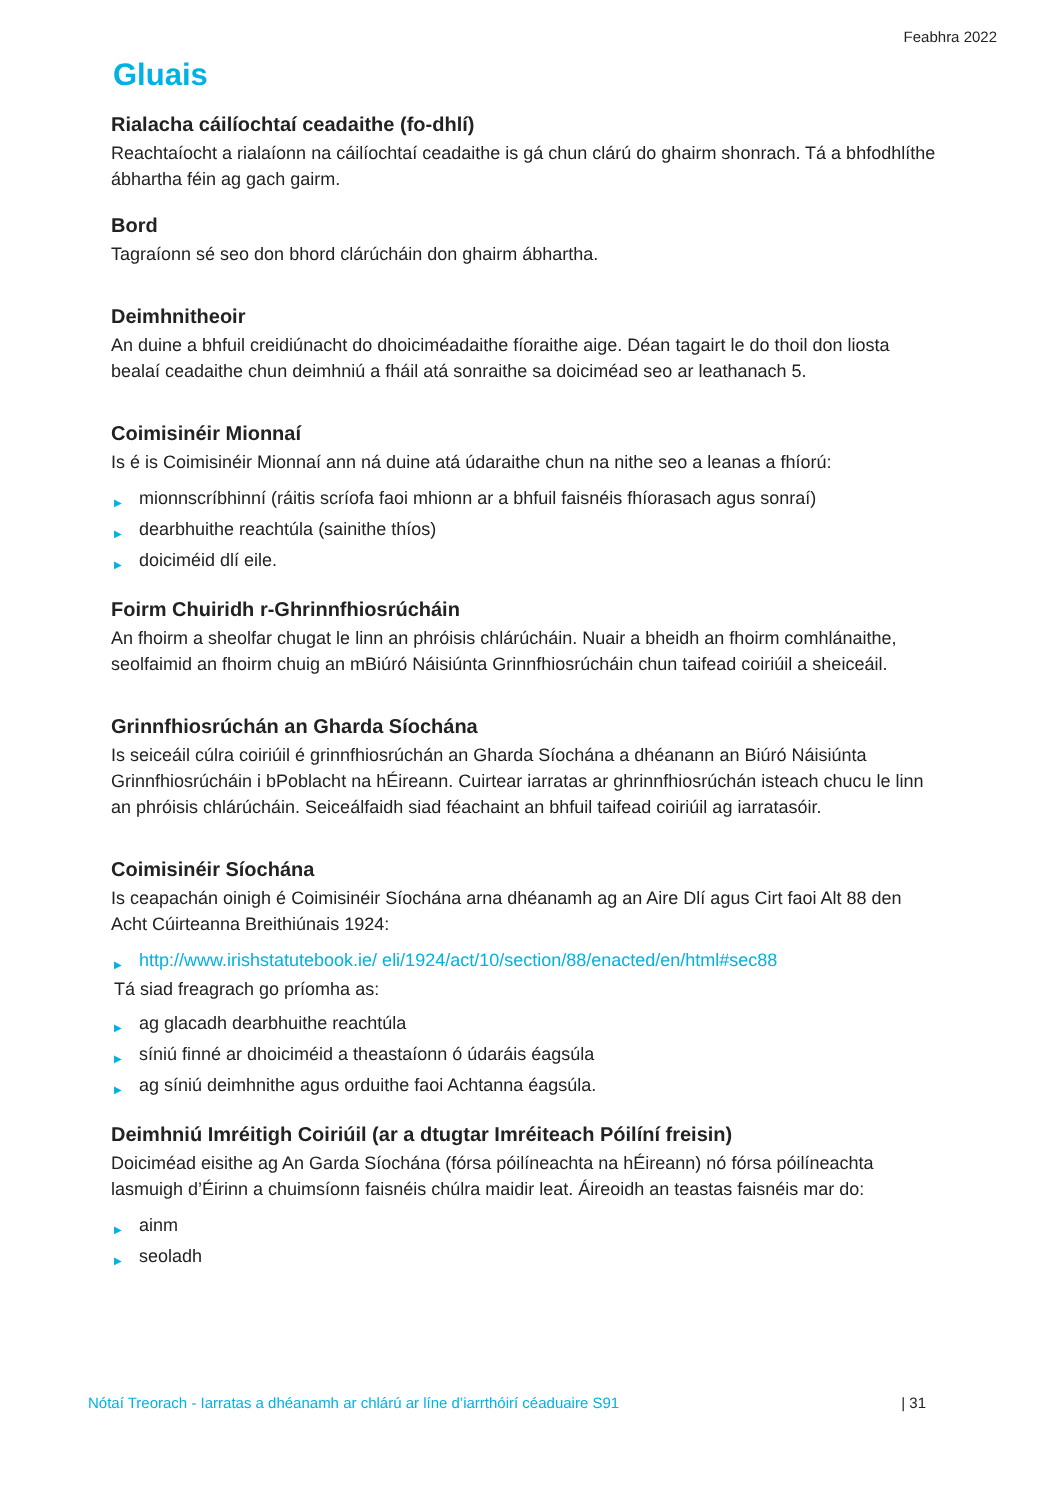Feabhra 2022
Gluais
Rialacha cáilíochtaí ceadaithe (fo-dhlí)
Reachtaíocht a rialaíonn na cáilíochtaí ceadaithe is gá chun clárú do ghairm shonrach. Tá a bhfodhlíthe ábhartha féin ag gach gairm.
Bord
Tagraíonn sé seo don bhord clárúcháin don ghairm ábhartha.
Deimhnitheoir
An duine a bhfuil creidiúnacht do dhoiciméadaithe fíoraithe aige. Déan tagairt le do thoil don liosta bealaí ceadaithe chun deimhniú a fháil atá sonraithe sa doiciméad seo ar leathanach 5.
Coimisinéir Mionnaí
Is é is Coimisinéir Mionnaí ann ná duine atá údaraithe chun na nithe seo a leanas a fhíorú:
▶ mionnscríbhinní (ráitis scríofa faoi mhionn ar a bhfuil faisnéis fhíorasach agus sonraí)
▶ dearbhuithe reachtúla (sainithe thíos)
▶ doiciméid dlí eile.
Foirm Chuiridh r-Ghrinnfhiosrúcháin
An fhoirm a sheolfar chugat le linn an phróisis chlárúcháin. Nuair a bheidh an fhoirm comhlánaithe, seolfaimid an fhoirm chuig an mBiúró Náisiúnta Grinnfhiosrúcháin chun taifead coiriúil a sheiceáil.
Grinnfhiosrúchán an Gharda Síochána
Is seiceáil cúlra coiriúil é grinnfhiosrúchán an Gharda Síochána a dhéanann an Biúró Náisiúnta Grinnfhiosrúcháin i bPoblacht na hÉireann. Cuirtear iarratas ar ghrinnfhiosrúchán isteach chucu le linn an phróisis chlárúcháin. Seiceálfaidh siad féachaint an bhfuil taifead coiriúil ag iarratasóir.
Coimisinéir Síochána
Is ceapachán oinigh é Coimisinéir Síochána arna dhéanamh ag an Aire Dlí agus Cirt faoi Alt 88 den Acht Cúirteanna Breithiúnais 1924:
▶ http://www.irishstatutebook.ie/ eli/1924/act/10/section/88/enacted/en/html#sec88
Tá siad freagrach go príomha as:
▶ ag glacadh dearbhuithe reachtúla
▶ síniú finné ar dhoiciméid a theastaíonn ó údaráis éagsúla
▶ ag síniú deimhnithe agus orduithe faoi Achtanna éagsúla.
Deimhniú Imréitigh Coiriúil (ar a dtugtar Imréiteach Póilíní freisin)
Doiciméad eisithe ag An Garda Síochána (fórsa póilíneachta na hÉireann) nó fórsa póilíneachta lasmuigh d’Éirinn a chuimsíonn faisnéis chúlra maidir leat. Áireoidh an teastas faisnéis mar do:
▶ ainm
▶ seoladh
Nótaí Treorach - Iarratas a dhéanamh ar chlárú ar líne d’iarrthóirí céaduaire S91 | 31